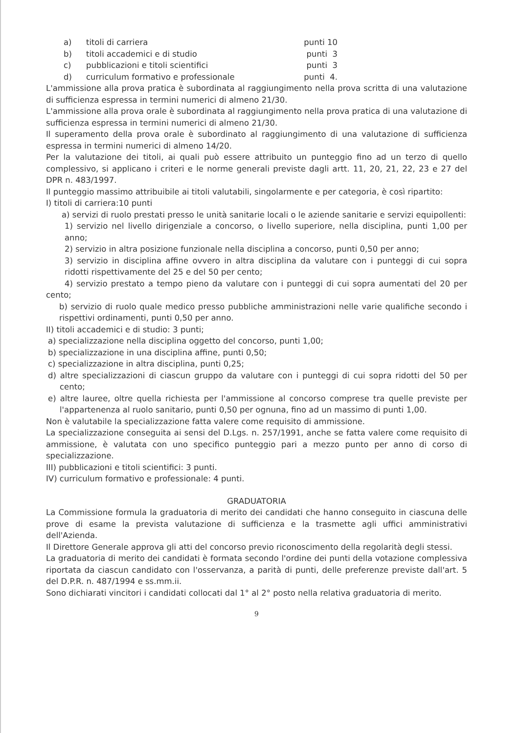a) titoli di carriera punti 10
b) titoli accademici e di studio punti 3
c) pubblicazioni e titoli scientifici punti 3
d) curriculum formativo e professionale punti 4.
L'ammissione alla prova pratica è subordinata al raggiungimento nella prova scritta di una valutazione di sufficienza espressa in termini numerici di almeno 21/30.
L'ammissione alla prova orale è subordinata al raggiungimento nella prova pratica di una valutazione di sufficienza espressa in termini numerici di almeno 21/30.
Il superamento della prova orale è subordinato al raggiungimento di una valutazione di sufficienza espressa in termini numerici di almeno 14/20.
Per la valutazione dei titoli, ai quali può essere attribuito un punteggio fino ad un terzo di quello complessivo, si applicano i criteri e le norme generali previste dagli artt. 11, 20, 21, 22, 23 e 27 del DPR n. 483/1997.
Il punteggio massimo attribuibile ai titoli valutabili, singolarmente e per categoria, è così ripartito:
I) titoli di carriera:10 punti
a) servizi di ruolo prestati presso le unità sanitarie locali o le aziende sanitarie e servizi equipollenti:
1) servizio nel livello dirigenziale a concorso, o livello superiore, nella disciplina, punti 1,00 per anno;
2) servizio in altra posizione funzionale nella disciplina a concorso, punti 0,50 per anno;
3) servizio in disciplina affine ovvero in altra disciplina da valutare con i punteggi di cui sopra ridotti rispettivamente del 25 e del 50 per cento;
4) servizio prestato a tempo pieno da valutare con i punteggi di cui sopra aumentati del 20 per cento;
b) servizio di ruolo quale medico presso pubbliche amministrazioni nelle varie qualifiche secondo i rispettivi ordinamenti, punti 0,50 per anno.
II) titoli accademici e di studio: 3 punti;
a) specializzazione nella disciplina oggetto del concorso, punti 1,00;
b) specializzazione in una disciplina affine, punti 0,50;
c) specializzazione in altra disciplina, punti 0,25;
d) altre specializzazioni di ciascun gruppo da valutare con i punteggi di cui sopra ridotti del 50 per cento;
e) altre lauree, oltre quella richiesta per l'ammissione al concorso comprese tra quelle previste per l'appartenenza al ruolo sanitario, punti 0,50 per ognuna, fino ad un massimo di punti 1,00.
Non è valutabile la specializzazione fatta valere come requisito di ammissione.
La specializzazione conseguita ai sensi del D.Lgs. n. 257/1991, anche se fatta valere come requisito di ammissione, è valutata con uno specifico punteggio pari a mezzo punto per anno di corso di specializzazione.
III) pubblicazioni e titoli scientifici: 3 punti.
IV) curriculum formativo e professionale: 4 punti.
GRADUATORIA
La Commissione formula la graduatoria di merito dei candidati che hanno conseguito in ciascuna delle prove di esame la prevista valutazione di sufficienza e la trasmette agli uffici amministrativi dell'Azienda.
Il Direttore Generale approva gli atti del concorso previo riconoscimento della regolarità degli stessi.
La graduatoria di merito dei candidati è formata secondo l'ordine dei punti della votazione complessiva riportata da ciascun candidato con l'osservanza, a parità di punti, delle preferenze previste dall'art. 5 del D.P.R. n. 487/1994 e ss.mm.ii.
Sono dichiarati vincitori i candidati collocati dal 1° al 2° posto nella relativa graduatoria di merito.
9